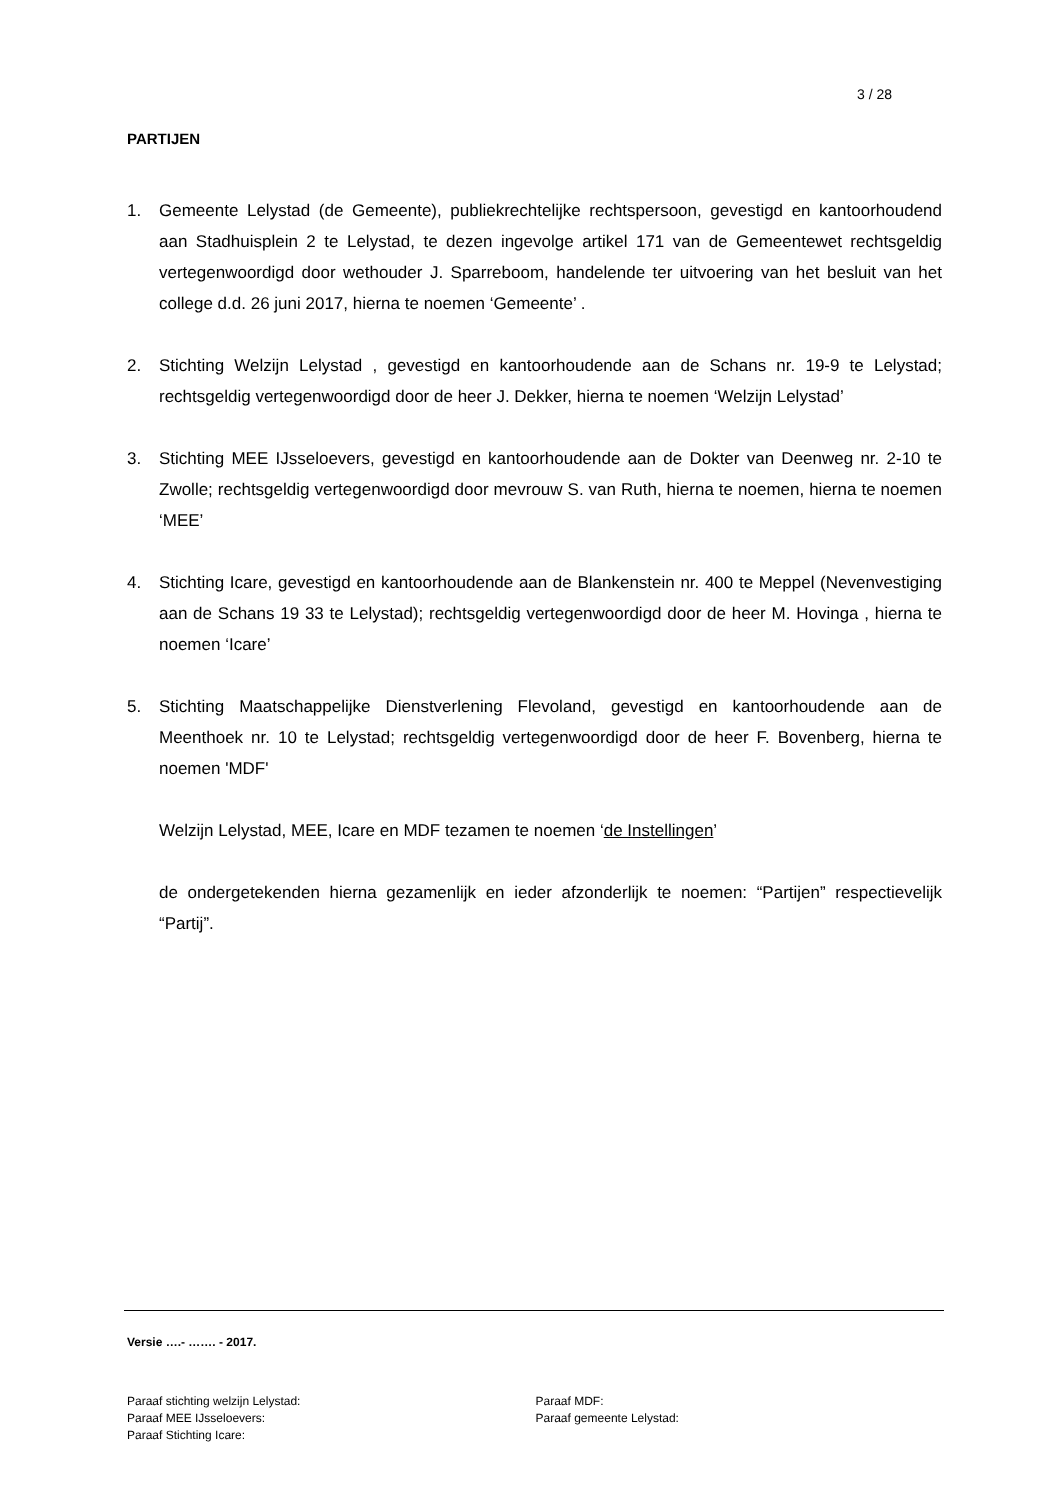3 / 28
PARTIJEN
1. Gemeente Lelystad (de Gemeente), publiekrechtelijke rechtspersoon, gevestigd en kantoorhoudend aan Stadhuisplein 2 te Lelystad, te dezen ingevolge artikel 171 van de Gemeentewet rechtsgeldig vertegenwoordigd door wethouder J. Sparreboom, handelende ter uitvoering van het besluit van het college d.d. 26 juni 2017, hierna te noemen ‘Gemeente’ .
2. Stichting Welzijn Lelystad , gevestigd en kantoorhoudende aan de Schans nr. 19-9 te Lelystad; rechtsgeldig vertegenwoordigd door de heer J. Dekker, hierna te noemen ‘Welzijn Lelystad’
3. Stichting MEE IJsseloevers, gevestigd en kantoorhoudende aan de Dokter van Deenweg nr. 2-10 te Zwolle; rechtsgeldig vertegenwoordigd door mevrouw S. van Ruth, hierna te noemen, hierna te noemen ‘MEE’
4. Stichting Icare, gevestigd en kantoorhoudende aan de Blankenstein nr. 400 te Meppel (Nevenvestiging aan de Schans 19 33 te Lelystad); rechtsgeldig vertegenwoordigd door de heer M. Hovinga , hierna te noemen ‘Icare’
5. Stichting Maatschappelijke Dienstverlening Flevoland, gevestigd en kantoorhoudende aan de Meenthoek nr. 10 te Lelystad; rechtsgeldig vertegenwoordigd door de heer F. Bovenberg, hierna te noemen 'MDF'
Welzijn Lelystad, MEE, Icare en MDF tezamen te noemen ‘de Instellingen’
de ondergetekenden hierna gezamenlijk en ieder afzonderlijk te noemen: “Partijen” respectievelijk “Partij”.
Versie ….- ……. - 2017.
Paraaf stichting welzijn Lelystad:
Paraaf MEE IJsseloevers:
Paraaf Stichting Icare:
Paraaf MDF:
Paraaf gemeente Lelystad: